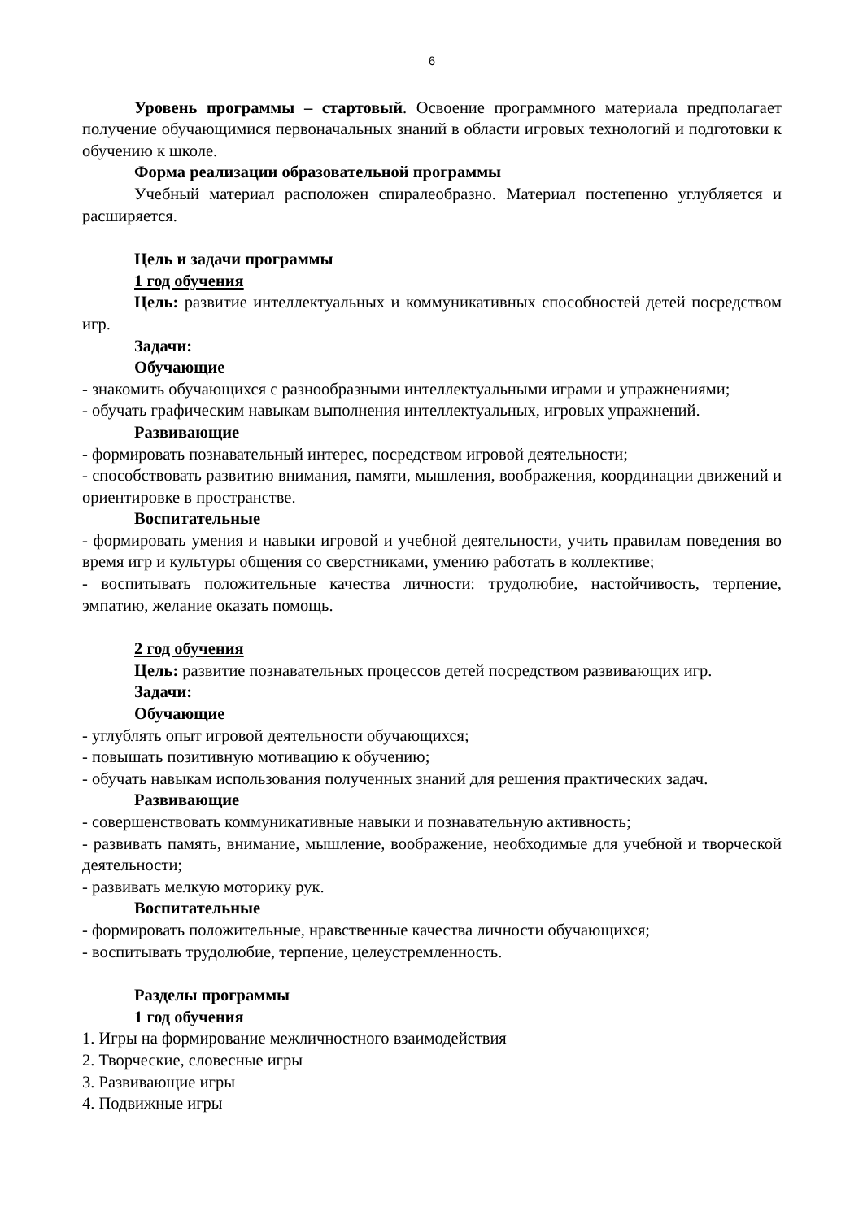6
Уровень программы – стартовый. Освоение программного материала предполагает получение обучающимися первоначальных знаний в области игровых технологий и подготовки к обучению к школе.
Форма реализации образовательной программы
Учебный материал расположен спиралеобразно. Материал постепенно углубляется и расширяется.
Цель и задачи программы
1 год обучения
Цель: развитие интеллектуальных и коммуникативных способностей детей посредством игр.
Задачи:
Обучающие
- знакомить обучающихся с разнообразными интеллектуальными играми и упражнениями;
- обучать графическим навыкам выполнения интеллектуальных, игровых упражнений.
Развивающие
- формировать познавательный интерес, посредством игровой деятельности;
- способствовать развитию внимания, памяти, мышления, воображения, координации движений и ориентировке в пространстве.
Воспитательные
- формировать умения и навыки игровой и учебной деятельности, учить правилам поведения во время игр и культуры общения со сверстниками, умению работать в коллективе;
- воспитывать положительные качества личности: трудолюбие, настойчивость, терпение, эмпатию, желание оказать помощь.
2 год обучения
Цель: развитие познавательных процессов детей посредством развивающих игр.
Задачи:
Обучающие
- углублять опыт игровой деятельности обучающихся;
- повышать позитивную мотивацию к обучению;
- обучать навыкам использования полученных знаний для решения практических задач.
Развивающие
- совершенствовать коммуникативные навыки и познавательную активность;
- развивать память, внимание, мышление, воображение, необходимые для учебной и творческой деятельности;
- развивать мелкую моторику рук.
Воспитательные
- формировать положительные, нравственные качества личности обучающихся;
- воспитывать трудолюбие, терпение, целеустремленность.
Разделы программы
1 год обучения
1. Игры на формирование межличностного взаимодействия
2. Творческие, словесные игры
3. Развивающие игры
4. Подвижные игры